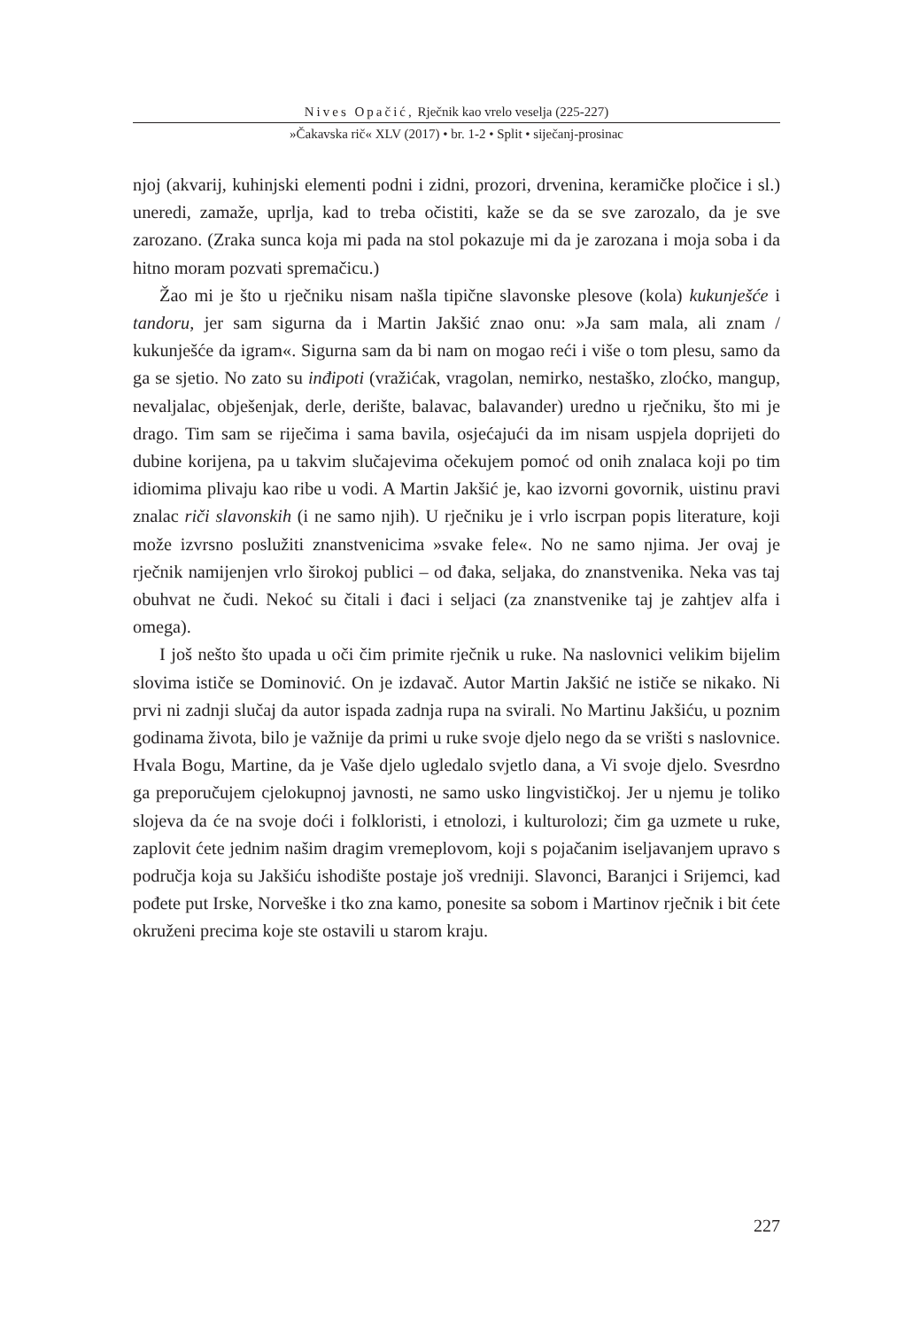Nives Opačić, Rječnik kao vrelo veselja (225-227)
»Čakavska rič« XLV (2017) • br. 1-2 • Split • siječanj-prosinac
njoj (akvarij, kuhinjski elementi podni i zidni, prozori, drvenina, keramičke pločice i sl.) uneredi, zamaže, uprlja, kad to treba očistiti, kaže se da se sve zarozalo, da je sve zarozano. (Zraka sunca koja mi pada na stol pokazuje mi da je zarozana i moja soba i da hitno moram pozvati spremačicu.)
Žao mi je što u rječniku nisam našla tipične slavonske plesove (kola) kukunješće i tandoru, jer sam sigurna da i Martin Jakšić znao onu: »Ja sam mala, ali znam / kukunješće da igram«. Sigurna sam da bi nam on mogao reći i više o tom plesu, samo da ga se sjetio. No zato su inđipoti (vražićak, vragolan, nemirko, nestaško, zloćko, mangup, nevaljalac, obješenjak, derle, derište, balavac, balavander) uredno u rječniku, što mi je drago. Tim sam se riječima i sama bavila, osjećajući da im nisam uspjela doprijeti do dubine korijena, pa u takvim slučajevima očekujem pomoć od onih znalaca koji po tim idiomima plivaju kao ribe u vodi. A Martin Jakšić je, kao izvorni govornik, uistinu pravi znalac riči slavonskih (i ne samo njih). U rječniku je i vrlo iscrpan popis literature, koji može izvrsno poslužiti znanstvenicima »svake fele«. No ne samo njima. Jer ovaj je rječnik namijenjen vrlo širokoj publici – od đaka, seljaka, do znanstvenika. Neka vas taj obuhvat ne čudi. Nekoć su čitali i đaci i seljaci (za znanstvenike taj je zahtjev alfa i omega).
I još nešto što upada u oči čim primite rječnik u ruke. Na naslovnici velikim bijelim slovima ističe se Dominović. On je izdavač. Autor Martin Jakšić ne ističe se nikako. Ni prvi ni zadnji slučaj da autor ispada zadnja rupa na svirali. No Martinu Jakšiću, u poznim godinama života, bilo je važnije da primi u ruke svoje djelo nego da se vrišti s naslovnice. Hvala Bogu, Martine, da je Vaše djelo ugledalo svjetlo dana, a Vi svoje djelo. Svesrdno ga preporučujem cjelokupnoj javnosti, ne samo usko lingvističkoj. Jer u njemu je toliko slojeva da će na svoje doći i folkloristi, i etnolozi, i kulturolozi; čim ga uzmete u ruke, zaplovit ćete jednim našim dragim vremeplovom, koji s pojačanim iseljavanjem upravo s područja koja su Jakšiću ishodište postaje još vredniji. Slavonci, Baranjci i Srijemci, kad pođete put Irske, Norveške i tko zna kamo, ponesite sa sobom i Martinov rječnik i bit ćete okruženi precima koje ste ostavili u starom kraju.
227